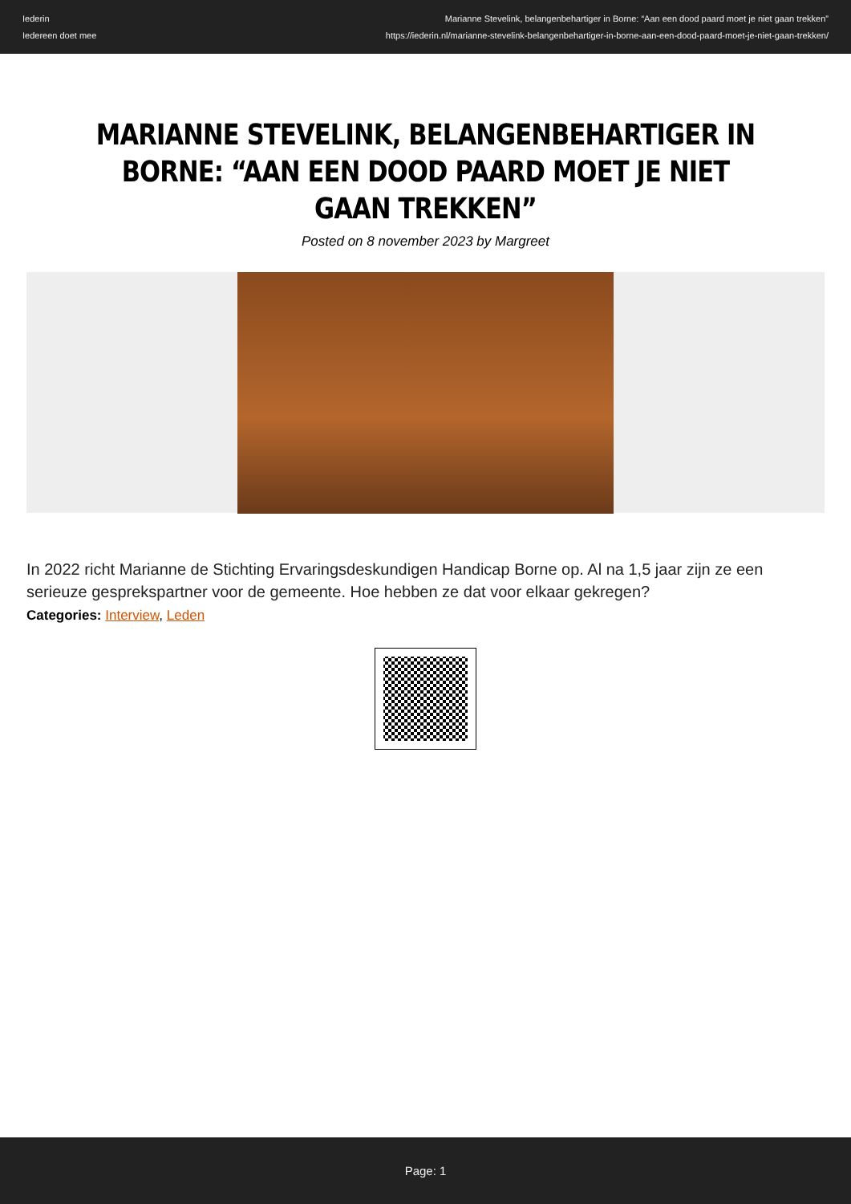Iederin
Iedereen doet mee
Marianne Stevelink, belangenbehartiger in Borne: “Aan een dood paard moet je niet gaan trekken”
https://iederin.nl/marianne-stevelink-belangenbehartiger-in-borne-aan-een-dood-paard-moet-je-niet-gaan-trekken/
MARIANNE STEVELINK, BELANGENBEHARTIGER IN BORNE: “AAN EEN DOOD PAARD MOET JE NIET GAAN TREKKEN”
Posted on 8 november 2023 by Margreet
In 2022 richt Marianne de Stichting Ervaringsdeskundigen Handicap Borne op. Al na 1,5 jaar zijn ze een serieuze gesprekspartner voor de gemeente. Hoe hebben ze dat voor elkaar gekregen?
Categories: Interview, Leden
Page: 1